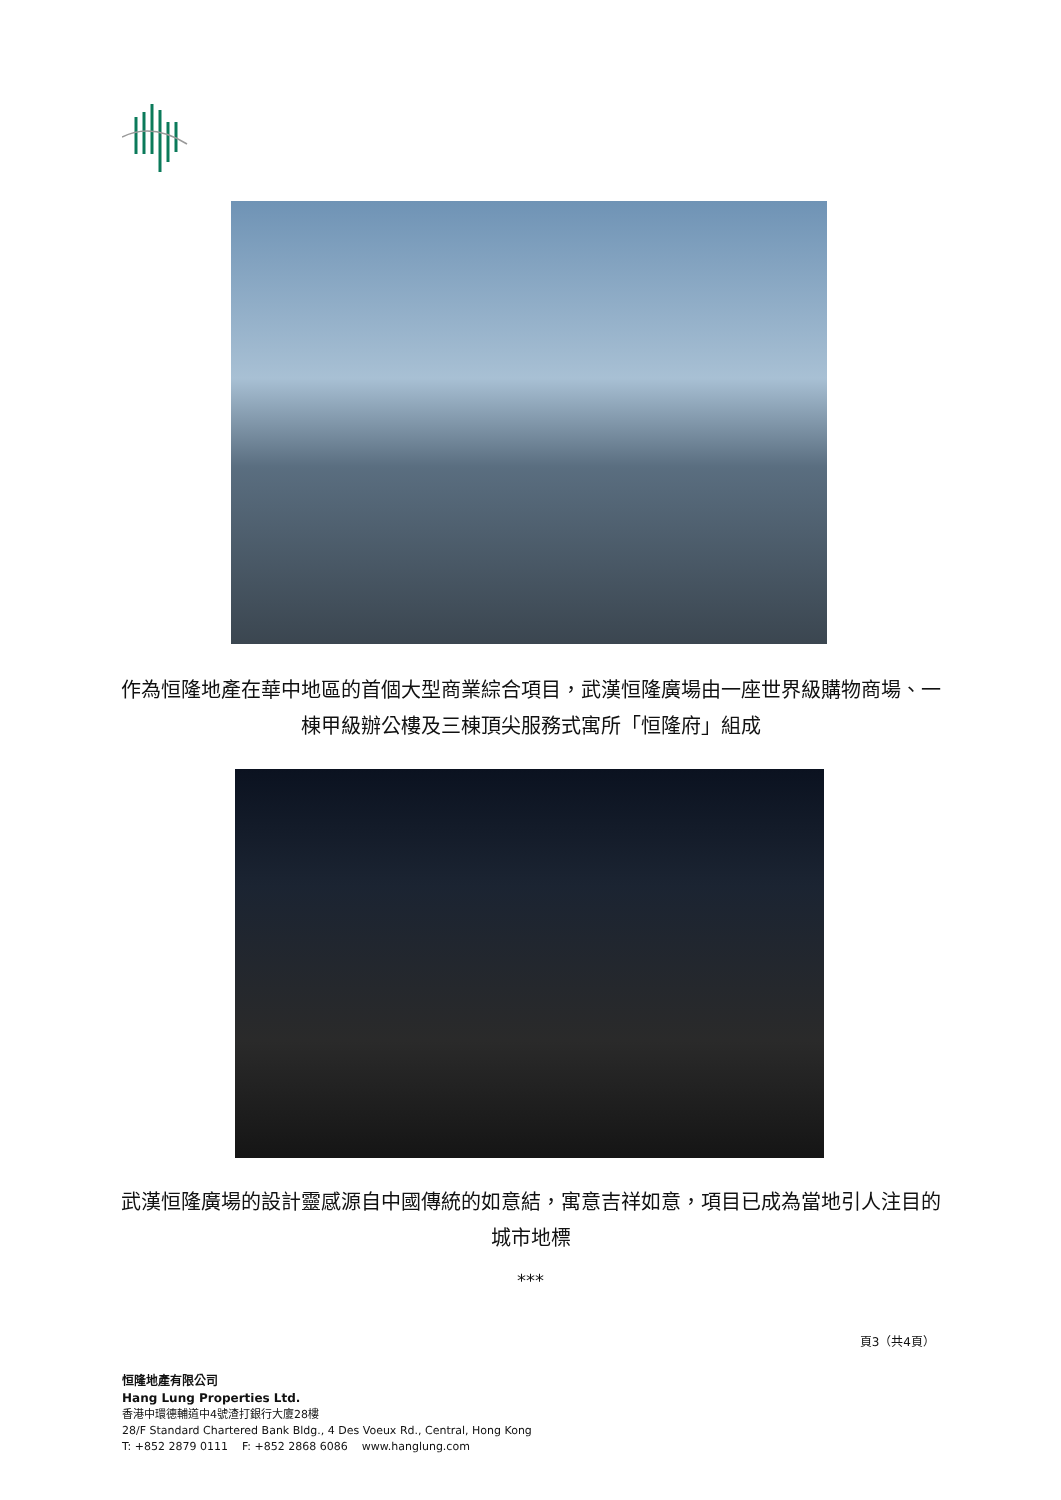作為恒隆地產在華中地區的首個大型商業綜合項目，武漢恒隆廣場由一座世界級購物商場、一棟甲級辦公樓及三棟頂尖服務式寓所「恒隆府」組成
武漢恒隆廣場的設計靈感源自中國傳統的如意結，寓意吉祥如意，項目已成為當地引人注目的城市地標
***
頁3（共4頁）
恒隆地產有限公司
Hang Lung Properties Ltd.
香港中環德輔道中4號渣打銀行大廈28樓
28/F Standard Chartered Bank Bldg., 4 Des Voeux Rd., Central, Hong Kong
T: +852 2879 0111 F: +852 2868 6086 www.hanglung.com